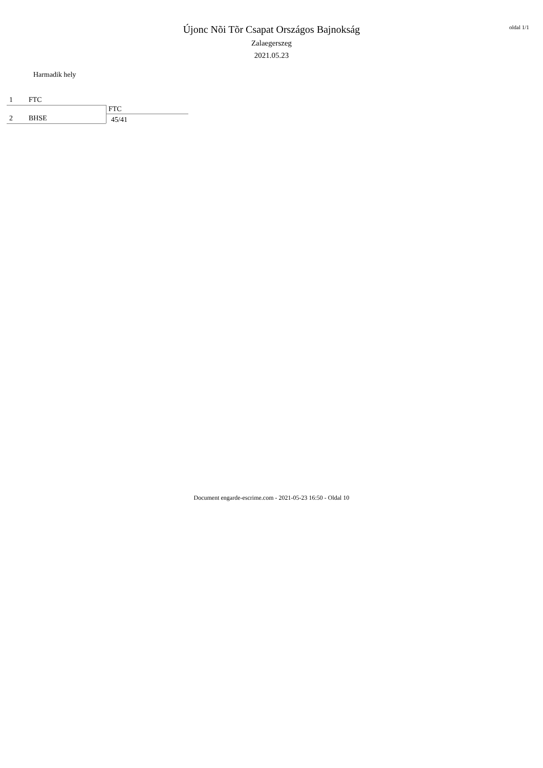Újonc Nõi Tõr Csapat Országos Bajnokság
Zalaegerszeg
2021.05.23
oldal 1/1
Harmadik hely
1 FTC
2 BHSE
FTC
45/41
Document engarde-escrime.com - 2021-05-23 16:50 - Oldal 10